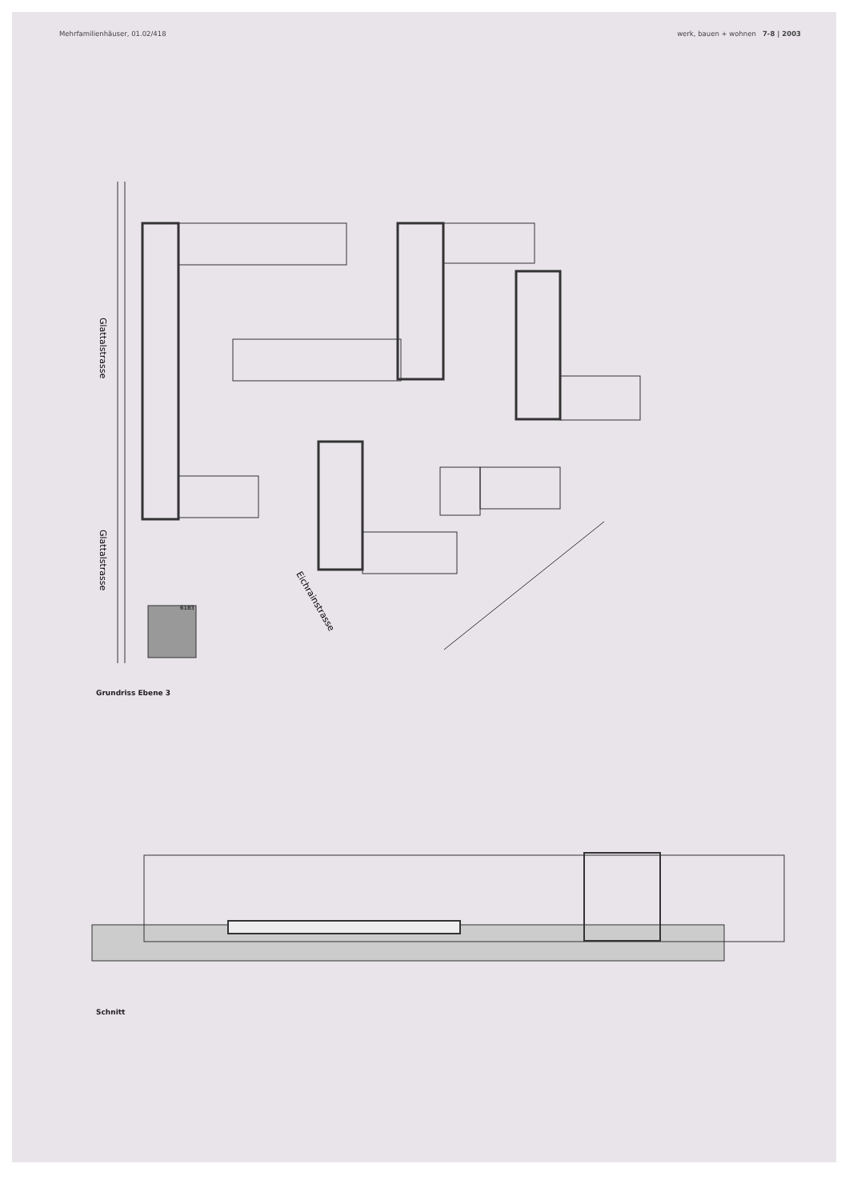Mehrfamilienhäuser, 01.02/418 werk, bauen + wohnen 7-8 | 2003
Glattalstrasse
Glattalstrasse
Eichrainstrasse
6183
Grundriss Ebene 3
Schnitt